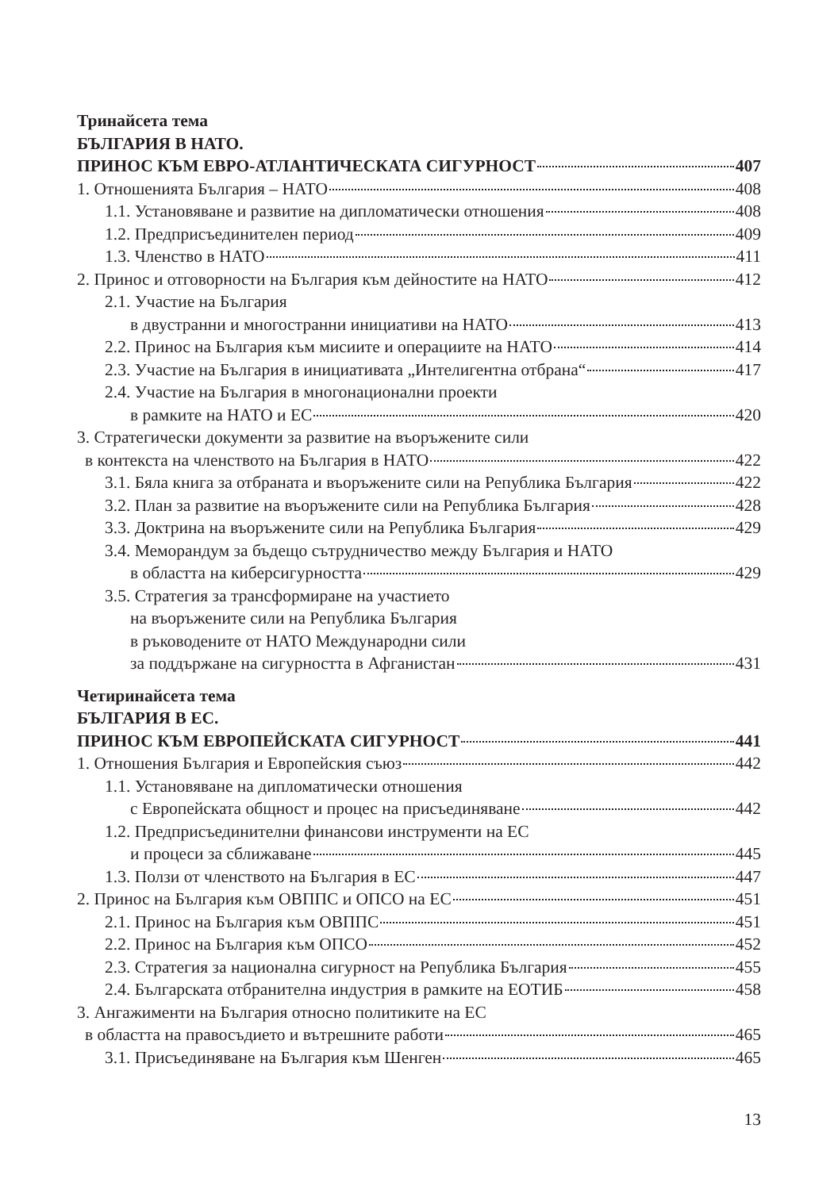Тринайсета тема
БЪЛГАРИЯ В НАТО.
ПРИНОС КЪМ ЕВРО-АТЛАНТИЧЕСКАТА СИГУРНОСТ 407
1. Отношенията България – НАТО 408
1.1. Установяване и развитие на дипломатически отношения 408
1.2. Предприсъединителен период 409
1.3. Членство в НАТО 411
2. Принос и отговорности на България към дейностите на НАТО 412
2.1. Участие на България
в двустранни и многостранни инициативи на НАТО 413
2.2. Принос на България към мисиите и операциите на НАТО 414
2.3. Участие на България в инициативата „Интелигентна отбрана“ 417
2.4. Участие на България в многонационални проекти
в рамките на НАТО и ЕС 420
3. Стратегически документи за развитие на въоръжените сили
в контекста на членството на България в НАТО 422
3.1. Бяла книга за отбраната и въоръжените сили на Република България 422
3.2. План за развитие на въоръжените сили на Република България 428
3.3. Доктрина на въоръжените сили на Република България 429
3.4. Меморандум за бъдещо сътрудничество между България и НАТО
в областта на киберсигурността 429
3.5. Стратегия за трансформиране на участието
на въоръжените сили на Република България
в ръководените от НАТО Международни сили
за поддържане на сигурността в Афганистан 431
Четиринайсета тема
БЪЛГАРИЯ В ЕС.
ПРИНОС КЪМ ЕВРОПЕЙСКАТА СИГУРНОСТ 441
1. Отношения България и Европейския съюз 442
1.1. Установяване на дипломатически отношения
с Европейската общност и процес на присъединяване 442
1.2. Предприсъединителни финансови инструменти на ЕС
и процеси за сближаване 445
1.3. Ползи от членството на България в ЕС 447
2. Принос на България към ОВППС и ОПСО на ЕС 451
2.1. Принос на България към ОВППС 451
2.2. Принос на България към ОПСО 452
2.3. Стратегия за национална сигурност на Република България 455
2.4. Българската отбранителна индустрия в рамките на ЕОТИБ 458
3. Ангажименти на България относно политиките на ЕС
в областта на правосъдието и вътрешните работи 465
3.1. Присъединяване на България към Шенген 465
13